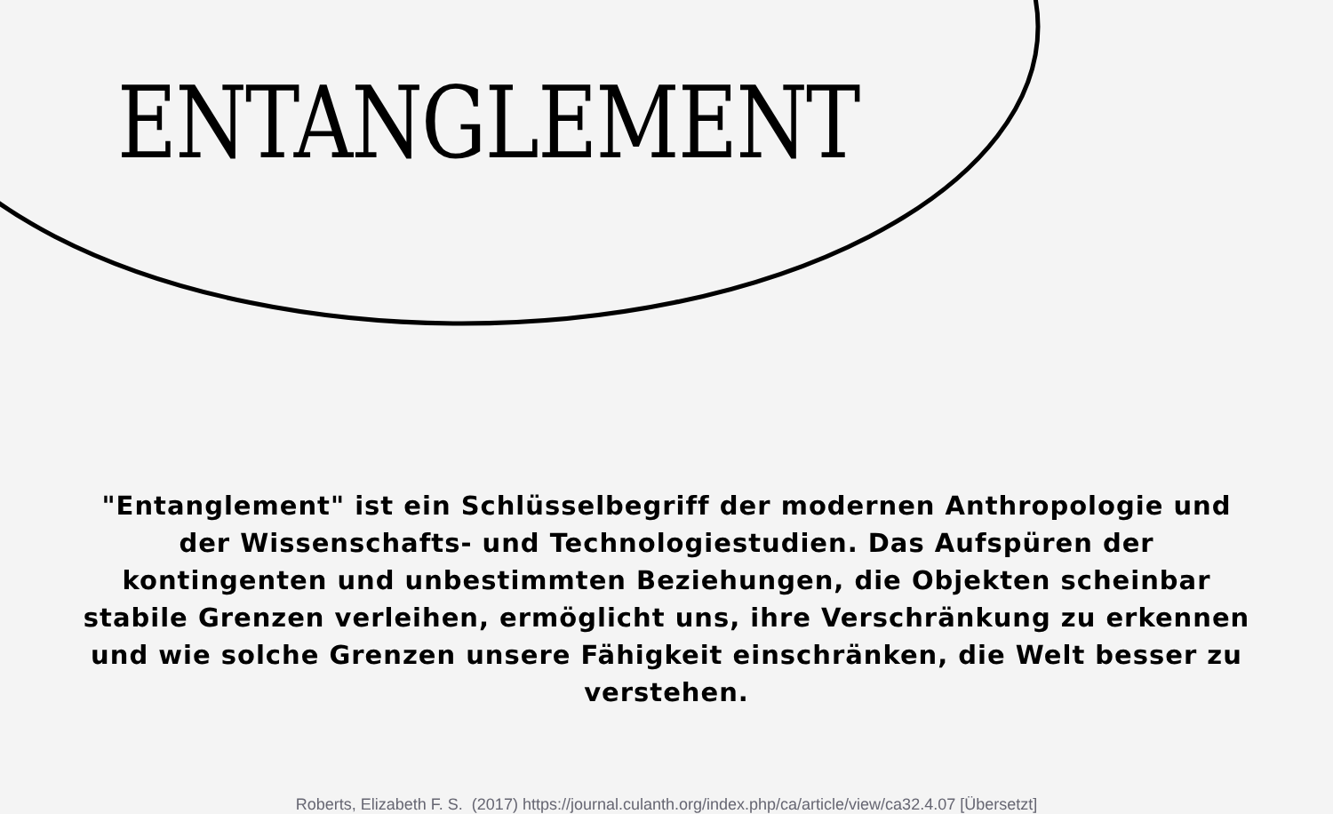ENTANGLEMENT
"Entanglement" ist ein Schlüsselbegriff der modernen Anthropologie und der Wissenschafts- und Technologiestudien. Das Aufspüren der kontingenten und unbestimmten Beziehungen, die Objekten scheinbar stabile Grenzen verleihen, ermöglicht uns, ihre Verschränkung zu erkennen und wie solche Grenzen unsere Fähigkeit einschränken, die Welt besser zu verstehen.
Roberts, Elizabeth F. S. (2017) https://journal.culanth.org/index.php/ca/article/view/ca32.4.07 [Übersetzt]